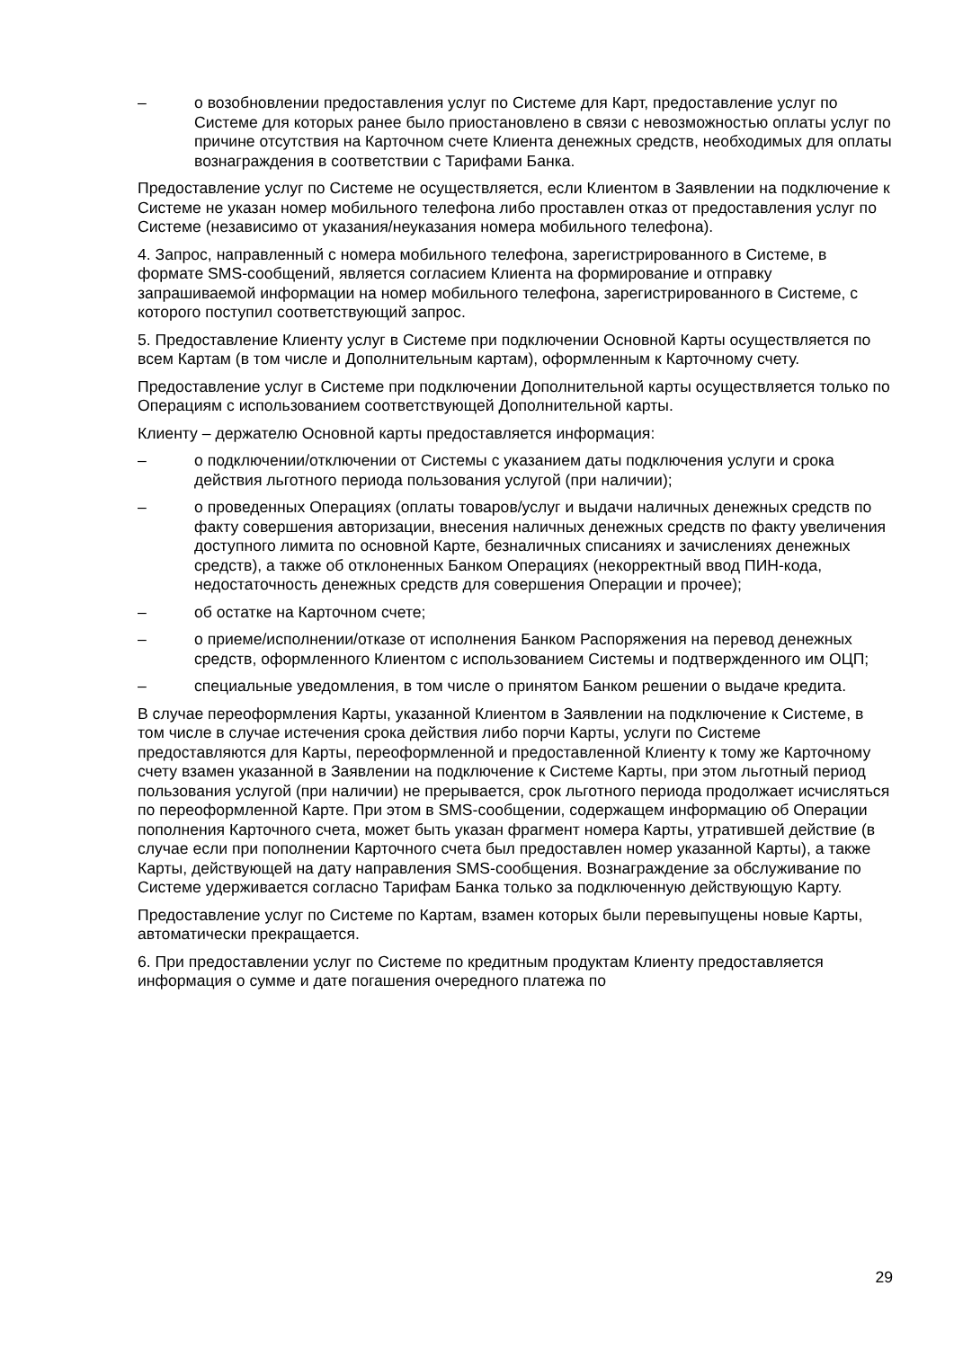– о возобновлении предоставления услуг по Системе для Карт, предоставление услуг по Системе для которых ранее было приостановлено в связи с невозможностью оплаты услуг по причине отсутствия на Карточном счете Клиента денежных средств, необходимых для оплаты вознаграждения в соответствии с Тарифами Банка.
Предоставление услуг по Системе не осуществляется, если Клиентом в Заявлении на подключение к Системе не указан номер мобильного телефона либо проставлен отказ от предоставления услуг по Системе (независимо от указания/неуказания номера мобильного телефона).
4. Запрос, направленный с номера мобильного телефона, зарегистрированного в Системе, в формате SMS-сообщений, является согласием Клиента на формирование и отправку запрашиваемой информации на номер мобильного телефона, зарегистрированного в Системе, с которого поступил соответствующий запрос.
5. Предоставление Клиенту услуг в Системе при подключении Основной Карты осуществляется по всем Картам (в том числе и Дополнительным картам), оформленным к Карточному счету.
Предоставление услуг в Системе при подключении Дополнительной карты осуществляется только по Операциям с использованием соответствующей Дополнительной карты.
Клиенту – держателю Основной карты предоставляется информация:
– о подключении/отключении от Системы с указанием даты подключения услуги и срока действия льготного периода пользования услугой (при наличии);
– о проведенных Операциях (оплаты товаров/услуг и выдачи наличных денежных средств по факту совершения авторизации, внесения наличных денежных средств по факту увеличения доступного лимита по основной Карте, безналичных списаниях и зачислениях денежных средств), а также об отклоненных Банком Операциях (некорректный ввод ПИН-кода, недостаточность денежных средств для совершения Операции и прочее);
– об остатке на Карточном счете;
– о приеме/исполнении/отказе от исполнения Банком Распоряжения на перевод денежных средств, оформленного Клиентом с использованием Системы и подтвержденного им ОЦП;
– специальные уведомления, в том числе о принятом Банком решении о выдаче кредита.
В случае переоформления Карты, указанной Клиентом в Заявлении на подключение к Системе, в том числе в случае истечения срока действия либо порчи Карты, услуги по Системе предоставляются для Карты, переоформленной и предоставленной Клиенту к тому же Карточному счету взамен указанной в Заявлении на подключение к Системе Карты, при этом льготный период пользования услугой (при наличии) не прерывается, срок льготного периода продолжает исчисляться по переоформленной Карте. При этом в SMS-сообщении, содержащем информацию об Операции пополнения Карточного счета, может быть указан фрагмент номера Карты, утратившей действие (в случае если при пополнении Карточного счета был предоставлен номер указанной Карты), а также Карты, действующей на дату направления SMS-сообщения. Вознаграждение за обслуживание по Системе удерживается согласно Тарифам Банка только за подключенную действующую Карту.
Предоставление услуг по Системе по Картам, взамен которых были перевыпущены новые Карты, автоматически прекращается.
6. При предоставлении услуг по Системе по кредитным продуктам Клиенту предоставляется информация о сумме и дате погашения очередного платежа по
29